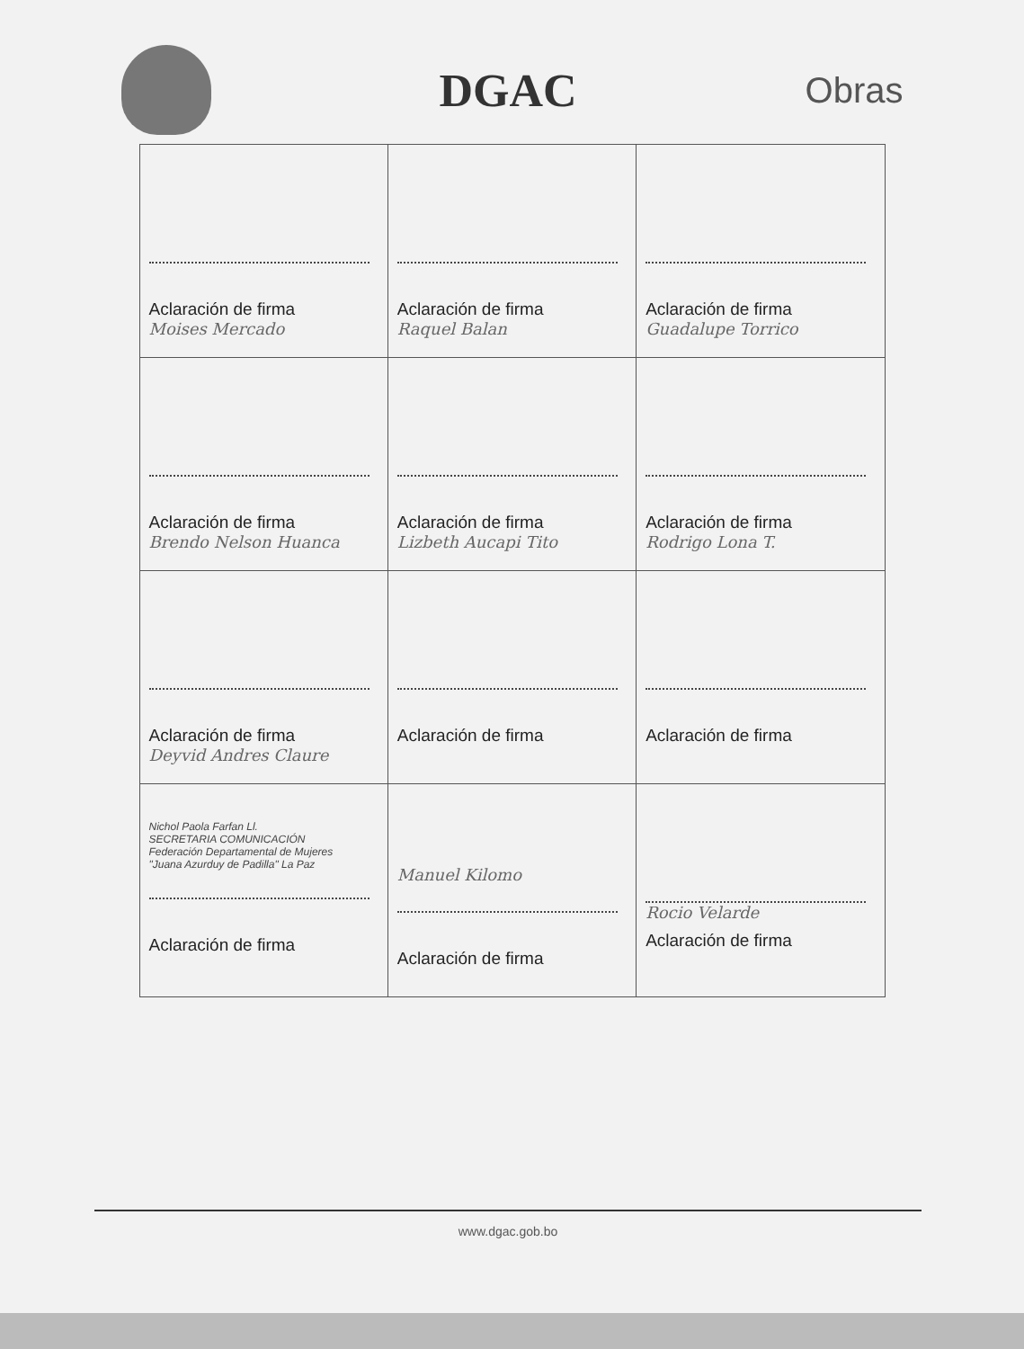DGAC
Obras
| Aclaración de firma Moises Mercado | Aclaración de firma Raquel Balan | Aclaración de firma Guadalupe Torrico |
| Aclaración de firma Brendo Nelson Huanca | Aclaración de firma Lizbeth Aucapi Tito | Aclaración de firma Rodrigo Lona T. |
| Aclaración de firma Deyvid Andres Claure | Aclaración de firma | Aclaración de firma |
| Nichol Paola Farfan Ll. SECRETARIA COMUNICACIÓN Federación Departamental de Mujeres "Juana Azurduy de Padilla" La Paz Aclaración de firma | Manuel Kilomo Aclaración de firma | Rocio Velarde Aclaración de firma |
www.dgac.gob.bo